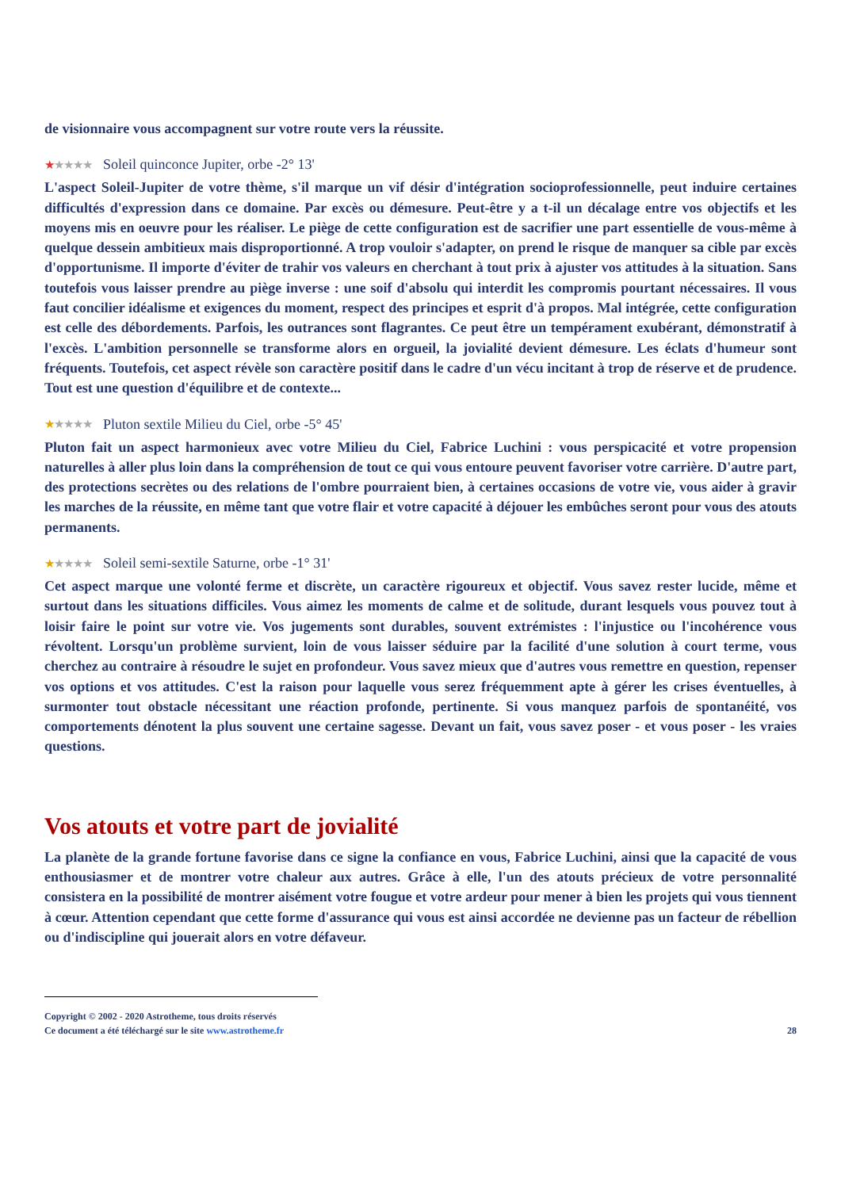de visionnaire vous accompagnent sur votre route vers la réussite.
★★★★★ Soleil quinconce Jupiter, orbe -2° 13'
L'aspect Soleil-Jupiter de votre thème, s'il marque un vif désir d'intégration socioprofessionnelle, peut induire certaines difficultés d'expression dans ce domaine. Par excès ou démesure. Peut-être y a t-il un décalage entre vos objectifs et les moyens mis en oeuvre pour les réaliser. Le piège de cette configuration est de sacrifier une part essentielle de vous-même à quelque dessein ambitieux mais disproportionné. A trop vouloir s'adapter, on prend le risque de manquer sa cible par excès d'opportunisme. Il importe d'éviter de trahir vos valeurs en cherchant à tout prix à ajuster vos attitudes à la situation. Sans toutefois vous laisser prendre au piège inverse : une soif d'absolu qui interdit les compromis pourtant nécessaires. Il vous faut concilier idéalisme et exigences du moment, respect des principes et esprit d'à propos. Mal intégrée, cette configuration est celle des débordements. Parfois, les outrances sont flagrantes. Ce peut être un tempérament exubérant, démonstratif à l'excès. L'ambition personnelle se transforme alors en orgueil, la jovialité devient démesure. Les éclats d'humeur sont fréquents. Toutefois, cet aspect révèle son caractère positif dans le cadre d'un vécu incitant à trop de réserve et de prudence. Tout est une question d'équilibre et de contexte...
★★★★★ Pluton sextile Milieu du Ciel, orbe -5° 45'
Pluton fait un aspect harmonieux avec votre Milieu du Ciel, Fabrice Luchini : vous perspicacité et votre propension naturelles à aller plus loin dans la compréhension de tout ce qui vous entoure peuvent favoriser votre carrière. D'autre part, des protections secrètes ou des relations de l'ombre pourraient bien, à certaines occasions de votre vie, vous aider à gravir les marches de la réussite, en même tant que votre flair et votre capacité à déjouer les embûches seront pour vous des atouts permanents.
★★★★★ Soleil semi-sextile Saturne, orbe -1° 31'
Cet aspect marque une volonté ferme et discrète, un caractère rigoureux et objectif. Vous savez rester lucide, même et surtout dans les situations difficiles. Vous aimez les moments de calme et de solitude, durant lesquels vous pouvez tout à loisir faire le point sur votre vie. Vos jugements sont durables, souvent extrémistes : l'injustice ou l'incohérence vous révoltent. Lorsqu'un problème survient, loin de vous laisser séduire par la facilité d'une solution à court terme, vous cherchez au contraire à résoudre le sujet en profondeur. Vous savez mieux que d'autres vous remettre en question, repenser vos options et vos attitudes. C'est la raison pour laquelle vous serez fréquemment apte à gérer les crises éventuelles, à surmonter tout obstacle nécessitant une réaction profonde, pertinente. Si vous manquez parfois de spontanéité, vos comportements dénotent la plus souvent une certaine sagesse. Devant un fait, vous savez poser - et vous poser - les vraies questions.
Vos atouts et votre part de jovialité
La planète de la grande fortune favorise dans ce signe la confiance en vous, Fabrice Luchini, ainsi que la capacité de vous enthousiasmer et de montrer votre chaleur aux autres. Grâce à elle, l'un des atouts précieux de votre personnalité consistera en la possibilité de montrer aisément votre fougue et votre ardeur pour mener à bien les projets qui vous tiennent à cœur. Attention cependant que cette forme d'assurance qui vous est ainsi accordée ne devienne pas un facteur de rébellion ou d'indiscipline qui jouerait alors en votre défaveur.
Copyright © 2002 - 2020 Astrotheme, tous droits réservés
Ce document a été téléchargé sur le site www.astrotheme.fr 28